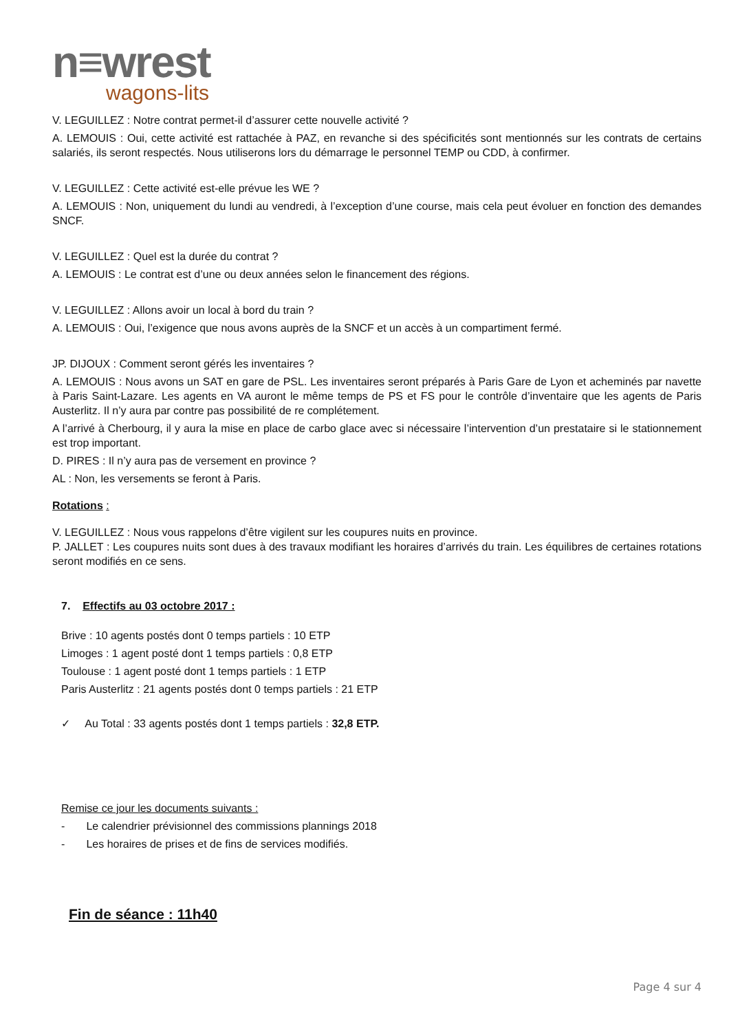n≡wrest
wagons-lits
V. LEGUILLEZ : Notre contrat permet-il d’assurer cette nouvelle activité ?
A. LEMOUIS : Oui, cette activité est rattachée à PAZ, en revanche si des spécificités sont mentionnés sur les contrats de certains salariés, ils seront respectés. Nous utiliserons lors du démarrage le personnel TEMP ou CDD, à confirmer.
V. LEGUILLEZ : Cette activité est-elle prévue les WE ?
A. LEMOUIS : Non, uniquement du lundi au vendredi, à l’exception d’une course, mais cela peut évoluer en fonction des demandes SNCF.
V. LEGUILLEZ : Quel est la durée du contrat ?
A. LEMOUIS : Le contrat est d’une ou deux années selon le financement des régions.
V. LEGUILLEZ : Allons avoir un local à bord du train ?
A. LEMOUIS : Oui, l’exigence que nous avons auprès de la SNCF et un accès à un compartiment fermé.
JP. DIJOUX : Comment seront gérés les inventaires ?
A. LEMOUIS : Nous avons un SAT en gare de PSL. Les inventaires seront préparés à Paris Gare de Lyon et acheminés par navette à Paris Saint-Lazare. Les agents en VA auront le même temps de PS et FS pour le contrôle d’inventaire que les agents de Paris Austerlitz. Il n’y aura par contre pas possibilité de re complétement.
A l’arrivé à Cherbourg, il y aura la mise en place de carbo glace avec si nécessaire l’intervention d’un prestataire si le stationnement est trop important.
D. PIRES : Il n’y aura pas de versement en province ?
AL : Non, les versements se feront à Paris.
Rotations :
V. LEGUILLEZ : Nous vous rappelons d’être vigilent sur les coupures nuits en province.
P. JALLET : Les coupures nuits sont dues à des travaux modifiant les horaires d’arrivés du train. Les équilibres de certaines rotations seront modifiés en ce sens.
7. Effectifs au 03 octobre 2017 :
Brive : 10 agents postés dont 0 temps partiels : 10 ETP
Limoges : 1 agent posté dont 1 temps partiels : 0,8 ETP
Toulouse : 1 agent posté dont 1 temps partiels : 1 ETP
Paris Austerlitz : 21 agents postés dont 0 temps partiels : 21 ETP
✓ Au Total : 33 agents postés dont 1 temps partiels : 32,8 ETP.
Remise ce jour les documents suivants :
- Le calendrier prévisionnel des commissions plannings 2018
- Les horaires de prises et de fins de services modifiés.
Fin de séance : 11h40
Page 4 sur 4